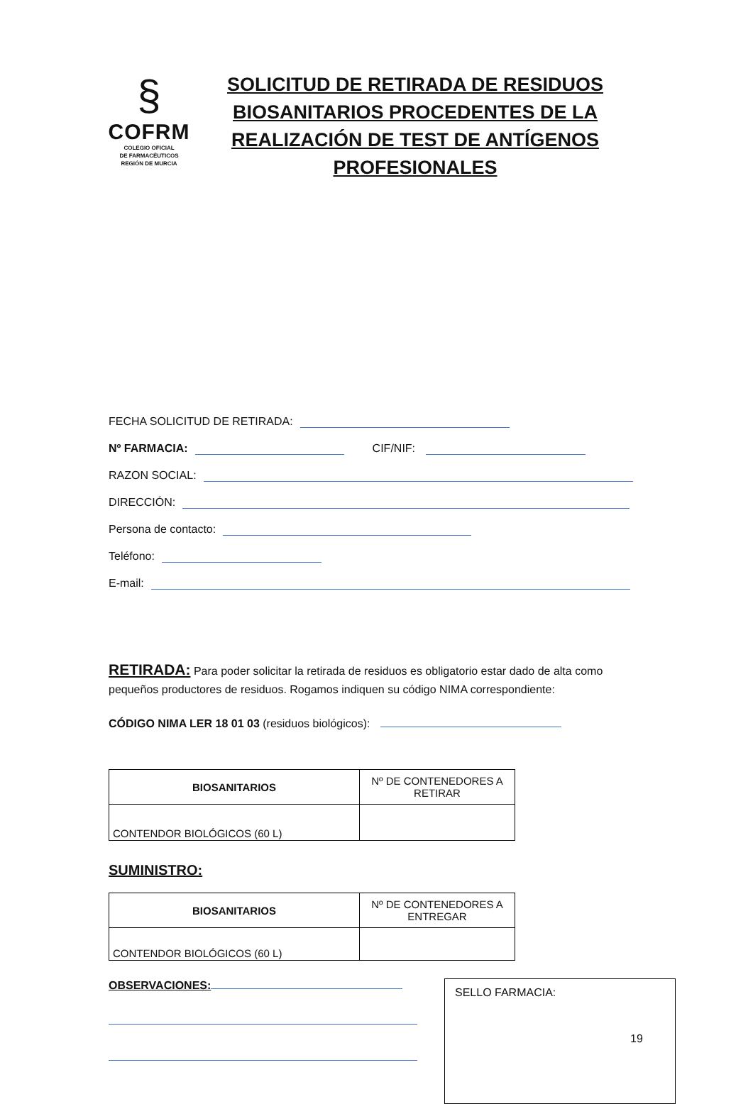§
COFRM
COLEGIO OFICIAL
DE FARMACÉUTICOS
REGIÓN DE MURCIA
SOLICITUD DE RETIRADA DE RESIDUOS BIOSANITARIOS PROCEDENTES DE LA REALIZACIÓN DE TEST DE ANTÍGENOS PROFESIONALES
FECHA SOLICITUD DE RETIRADA:
Nº FARMACIA: CIF/NIF:
RAZON SOCIAL:
DIRECCIÓN:
Persona de contacto:
Teléfono:
E-mail:
RETIRADA: Para poder solicitar la retirada de residuos es obligatorio estar dado de alta como pequeños productores de residuos. Rogamos indiquen su código NIMA correspondiente:
CÓDIGO NIMA LER 18 01 03 (residuos biológicos):
| BIOSANITARIOS | Nº DE CONTENEDORES A RETIRAR |
| CONTENDOR BIOLÓGICOS (60 L) | |
SUMINISTRO:
| BIOSANITARIOS | Nº DE CONTENEDORES A ENTREGAR |
| CONTENDOR BIOLÓGICOS (60 L) | |
OBSERVACIONES:
SELLO FARMACIA:
19